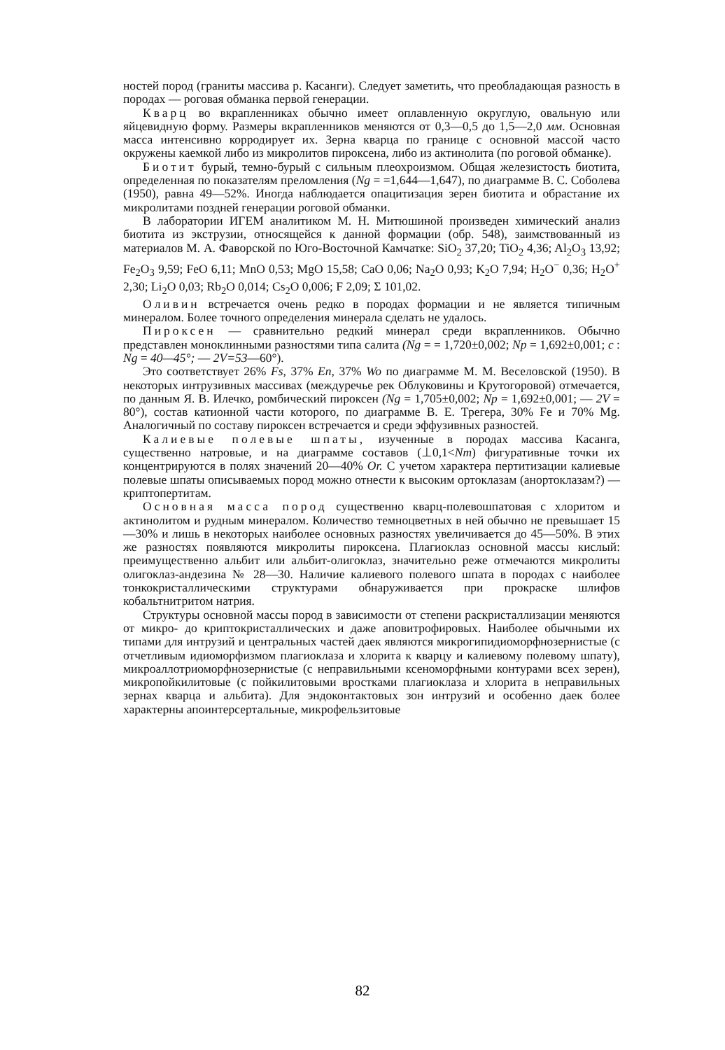ностей пород (граниты массива р. Касанги). Следует заметить, что преобладающая разность в породах — роговая обманка первой генерации.
Кварц во вкрапленниках обычно имеет оплавленную округлую, овальную или яйцевидную форму. Размеры вкрапленников меняются от 0,3—0,5 до 1,5—2,0 мм. Основная масса интенсивно корродирует их. Зерна кварца по границе с основной массой часто окружены каемкой либо из микролитов пироксена, либо из актинолита (по роговой обманке).
Биотит бурый, темно-бурый с сильным плеохроизмом. Общая железистость биотита, определенная по показателям преломления (Ng = =1,644—1,647), по диаграмме В. С. Соболева (1950), равна 49—52%. Иногда наблюдается опацитизация зерен биотита и обрастание их микролитами поздней генерации роговой обманки.
В лаборатории ИГЕМ аналитиком М. Н. Митюшиной произведен химический анализ биотита из экструзии, относящейся к данной формации (обр. 548), заимствованный из материалов М. А. Фаворской по Юго-Восточной Камчатке: SiO<sub>2</sub> 37,20; TiO<sub>2</sub> 4,36; Al<sub>2</sub>O<sub>3</sub> 13,92; Fe<sub>2</sub>O<sub>3</sub> 9,59; FeO 6,11; MnO 0,53; MgO 15,58; CaO 0,06; Na<sub>2</sub>O 0,93; K<sub>2</sub>O 7,94; H<sub>2</sub>O<sup>−</sup> 0,36; H<sub>2</sub>O<sup>+</sup> 2,30; Li<sub>2</sub>O 0,03; Rb<sub>2</sub>O 0,014; Cs<sub>2</sub>O 0,006; F 2,09; Σ 101,02.
Оливин встречается очень редко в породах формации и не является типичным минералом. Более точного определения минерала сделать не удалось.
Пироксен — сравнительно редкий минерал среди вкрапленников. Обычно представлен моноклинными разностями типа салита (Ng = = 1,720±0,002; Np = 1,692±0,001; c : Ng = 40—45°; — 2V=53—60°).
Это соответствует 26% Fs, 37% En, 37% Wo по диаграмме М. М. Веселовской (1950). В некоторых интрузивных массивах (междуречье рек Облуковины и Крутогоровой) отмечается, по данным Я. В. Илечко, ромбический пироксен (Ng = 1,705±0,002; Np = 1,692±0,001; — 2V = 80°), состав катионной части которого, по диаграмме В. Е. Трегера, 30% Fe и 70% Mg. Аналогичный по составу пироксен встречается и среди эффузивных разностей.
Калиевые полевые шпаты, изученные в породах массива Касанга, существенно натровые, и на диаграмме составов (⊥0,1<Nm) фигуративные точки их концентрируются в полях значений 20—40% Or. С учетом характера пертитизации калиевые полевые шпаты описываемых пород можно отнести к высоким ортоклазам (анортоклазам?) — криптопертитам.
Основная масса пород существенно кварц-полевошпатовая с хлоритом и актинолитом и рудным минералом. Количество темноцветных в ней обычно не превышает 15—30% и лишь в некоторых наиболее основных разностях увеличивается до 45—50%. В этих же разностях появляются микролиты пироксена. Плагиоклаз основной массы кислый: преимущественно альбит или альбит-олигоклаз, значительно реже отмечаются микролиты олигоклаз-андезина № 28—30. Наличие калиевого полевого шпата в породах с наиболее тонкокристаллическими структурами обнаруживается при прокраске шлифов кобальтнитритом натрия.
Структуры основной массы пород в зависимости от степени раскристаллизации меняются от микро- до криптокристаллических и даже аповитрофировых. Наиболее обычными их типами для интрузий и центральных частей даек являются микрогипидиоморфнозернистые (с отчетливым идиоморфизмом плагиоклаза и хлорита к кварцу и калиевому полевому шпату), микроаллотриоморфнозернистые (с неправильными ксеноморфными контурами всех зерен), микропойкилитовые (с пойкилитовыми вростками плагиоклаза и хлорита в неправильных зернах кварца и альбита). Для эндоконтактовых зон интрузий и особенно даек более характерны апоинтерсертальные, микрофельзитовые
82